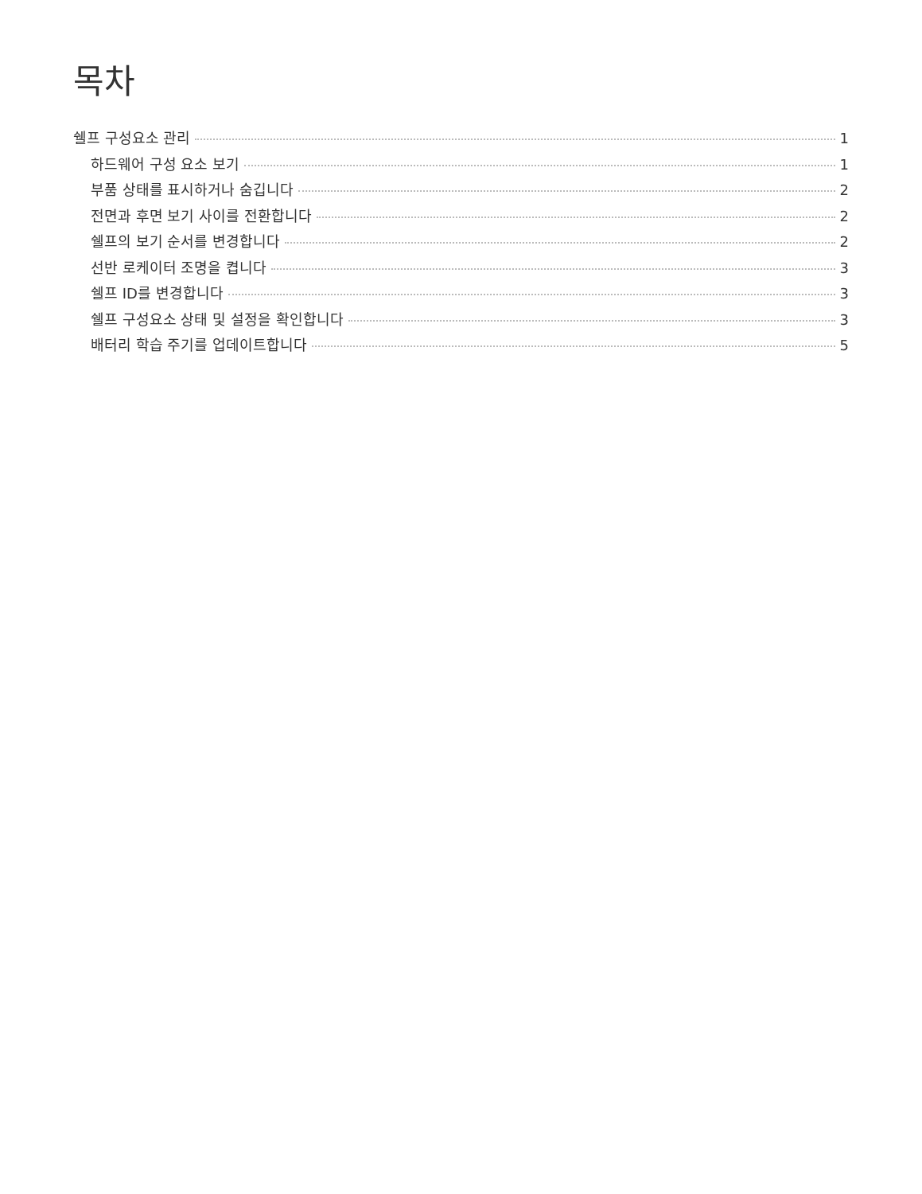목차
쉘프 구성요소 관리 1
하드웨어 구성 요소 보기 1
부품 상태를 표시하거나 숨깁니다 2
전면과 후면 보기 사이를 전환합니다 2
쉘프의 보기 순서를 변경합니다 2
선반 로케이터 조명을 켭니다 3
쉘프 ID를 변경합니다 3
쉘프 구성요소 상태 및 설정을 확인합니다 3
배터리 학습 주기를 업데이트합니다 5